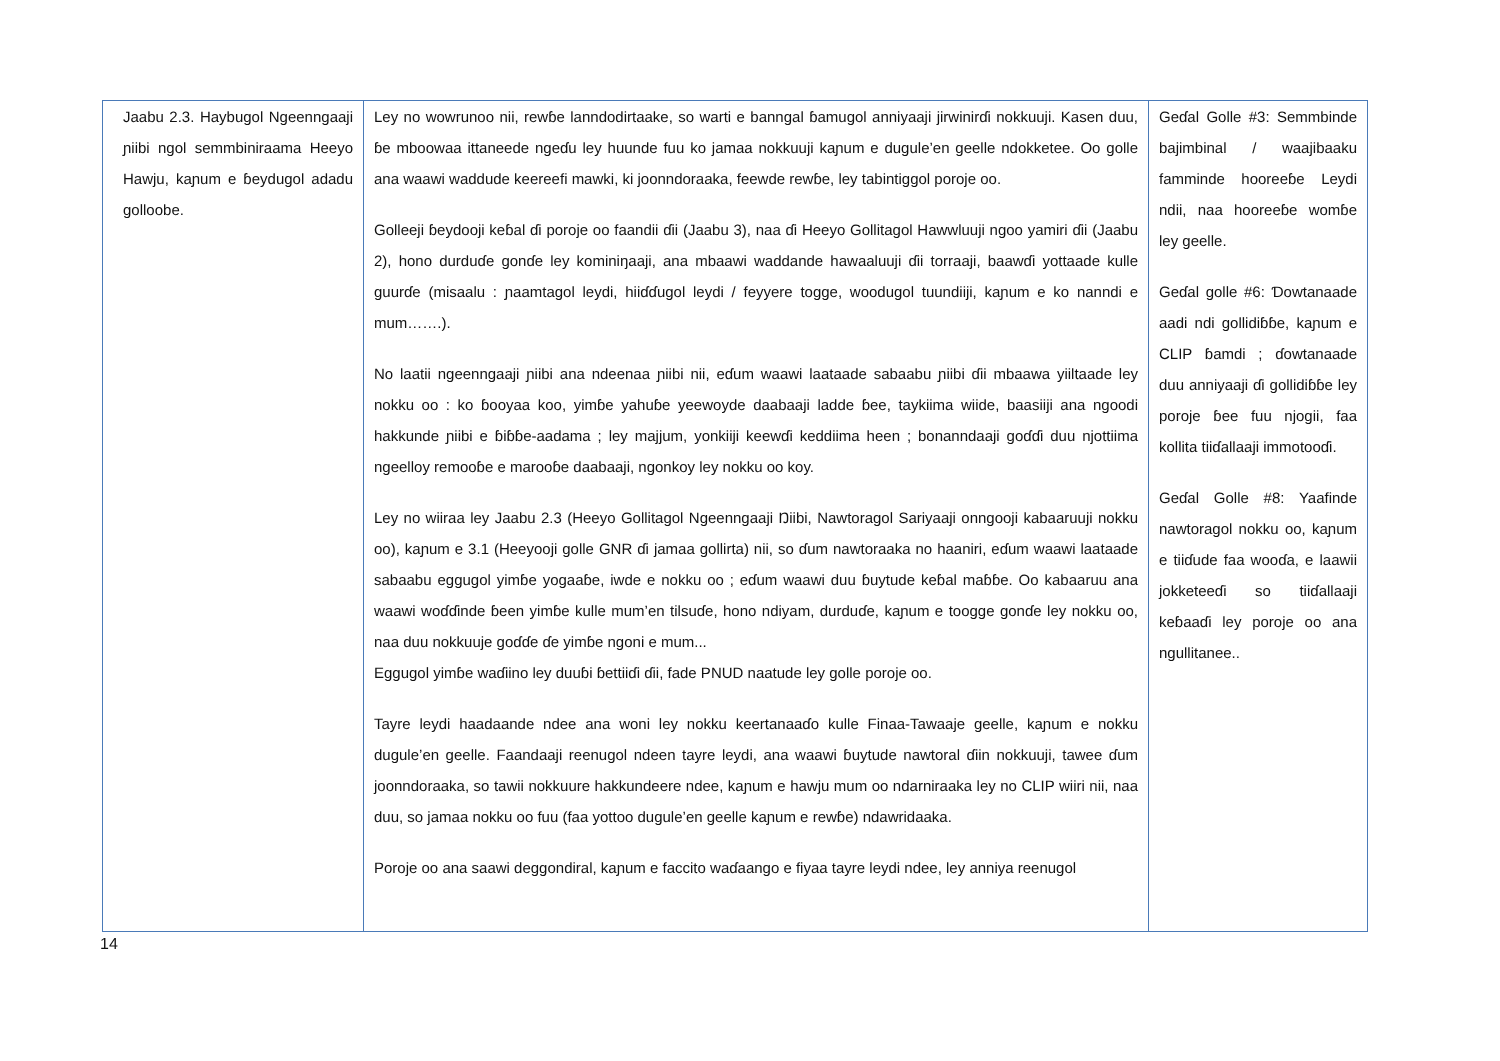| Jaabu 2.3. Haybugol Ngeenngaaji ɲiibi ngol semmbiniraama Heeyo Hawju, kaɲum e ɓeydugol adadu golloobe. | Ley no wowrunoo nii, rewɓe lanndodirtaake, so warti e banngal ɓamugol anniyaaji jirwinirɗi nokkuuji. Kasen duu, ɓe mboowaa ittaneede ngeɗu ley huunde fuu ko jamaa nokkuuji kaɲum e dugule’en geelle ndokketee. Oo golle ana waawi waddude keereefi mawki, ki joonndoraaka, feewde rewɓe, ley tabintiggol poroje oo. Golleeji ɓeydooji keɓal ɗi poroje oo faandii ɗii (Jaabu 3), naa ɗi Heeyo Gollitagol Hawwluuji ngoo yamiri ɗii (Jaabu 2), hono durduɗe gonɗe ley kominiŋaaji, ana mbaawi waddande hawaaluuji ɗii torraaji, baawɗi yottaade kulle guurɗe (misaalu : ɲaamtagol leydi, hiiɗɗugol leydi / feyyere togge, woodugol tuundiiji, kaɲum e ko nanndi e mum…….). No laatii ngeenngaaji ɲiibi ana ndeenaa ɲiibi nii, eɗum waawi laataade sabaabu ɲiibi ɗii mbaawa yiiltaade ley nokku oo : ko ɓooyaa koo, yimɓe yahuɓe yeewoyde daabaaji ladde ɓee, taykiima wiide, baasiiji ana ngoodi hakkunde ɲiibi e ɓiɓɓe-aadama ; ley majjum, yonkiiji keewɗi keddiima heen ; bonanndaaji goɗɗi duu njottiima ngeelloy remooɓe e marooɓe daabaaji, ngonkoy ley nokku oo koy. Ley no wiiraa ley Jaabu 2.3 (Heeyo Gollitagol Ngeenngaaji Ŋiibi, Nawtoragol Sariyaaji onngooji kabaaruuji nokku oo), kaɲum e 3.1 (Heeyooji golle GNR ɗi jamaa gollirta) nii, so ɗum nawtoraaka no haaniri, eɗum waawi laataade sabaabu eggugol yimɓe yogaaɓe, iwde e nokku oo ; eɗum waawi duu ɓuytude keɓal maɓɓe. Oo kabaaruu ana waawi woɗɗinde ɓeen yimɓe kulle mum’en tilsuɗe, hono ndiyam, durduɗe, kaɲum e toogge gonɗe ley nokku oo, naa duu nokkuuje goɗɗe ɗe yimɓe ngoni e mum... Eggugol yimɓe waɗiino ley duuɓi ɓettiiɗi ɗii, fade PNUD naatude ley golle poroje oo. Tayre leydi haadaande ndee ana woni ley nokku keertanaaɗo kulle Finaa-Tawaaje geelle, kaɲum e nokku dugule’en geelle. Faandaaji reenugol ndeen tayre leydi, ana waawi ɓuytude nawtoral ɗiin nokkuuji, tawee ɗum joonndoraaka, so tawii nokkuure hakkundeere ndee, kaɲum e hawju mum oo ndarniraaka ley no CLIP wiiri nii, naa duu, so jamaa nokku oo fuu (faa yottoo dugule’en geelle kaɲum e rewɓe) ndawridaaka. Poroje oo ana saawi deggondiral, kaɲum e faccito waɗaango e fiyaa tayre leydi ndee, ley anniya reenugol | Geɗal Golle #3: Semmbinde bajimbinal / waajibaaku famminde hooreeɓe Leydi ndii, naa hooreeɓe womɓe ley geelle. Geɗal golle #6: Ɗowtanaade aadi ndi gollidiɓɓe, kaɲum e CLIP ɓamdi ; ɗowtanaade duu anniyaaji ɗi gollidiɓɓe ley poroje ɓee fuu njogii, faa kollita tiiɗallaaji immotooɗi. Geɗal Golle #8: Yaafinde nawtoragol nokku oo, kaɲum e tiiɗude faa wooɗa, e laawii jokketeeɗi so tiiɗallaaji keɓaaɗi ley poroje oo ana ngullitanee.. |
14